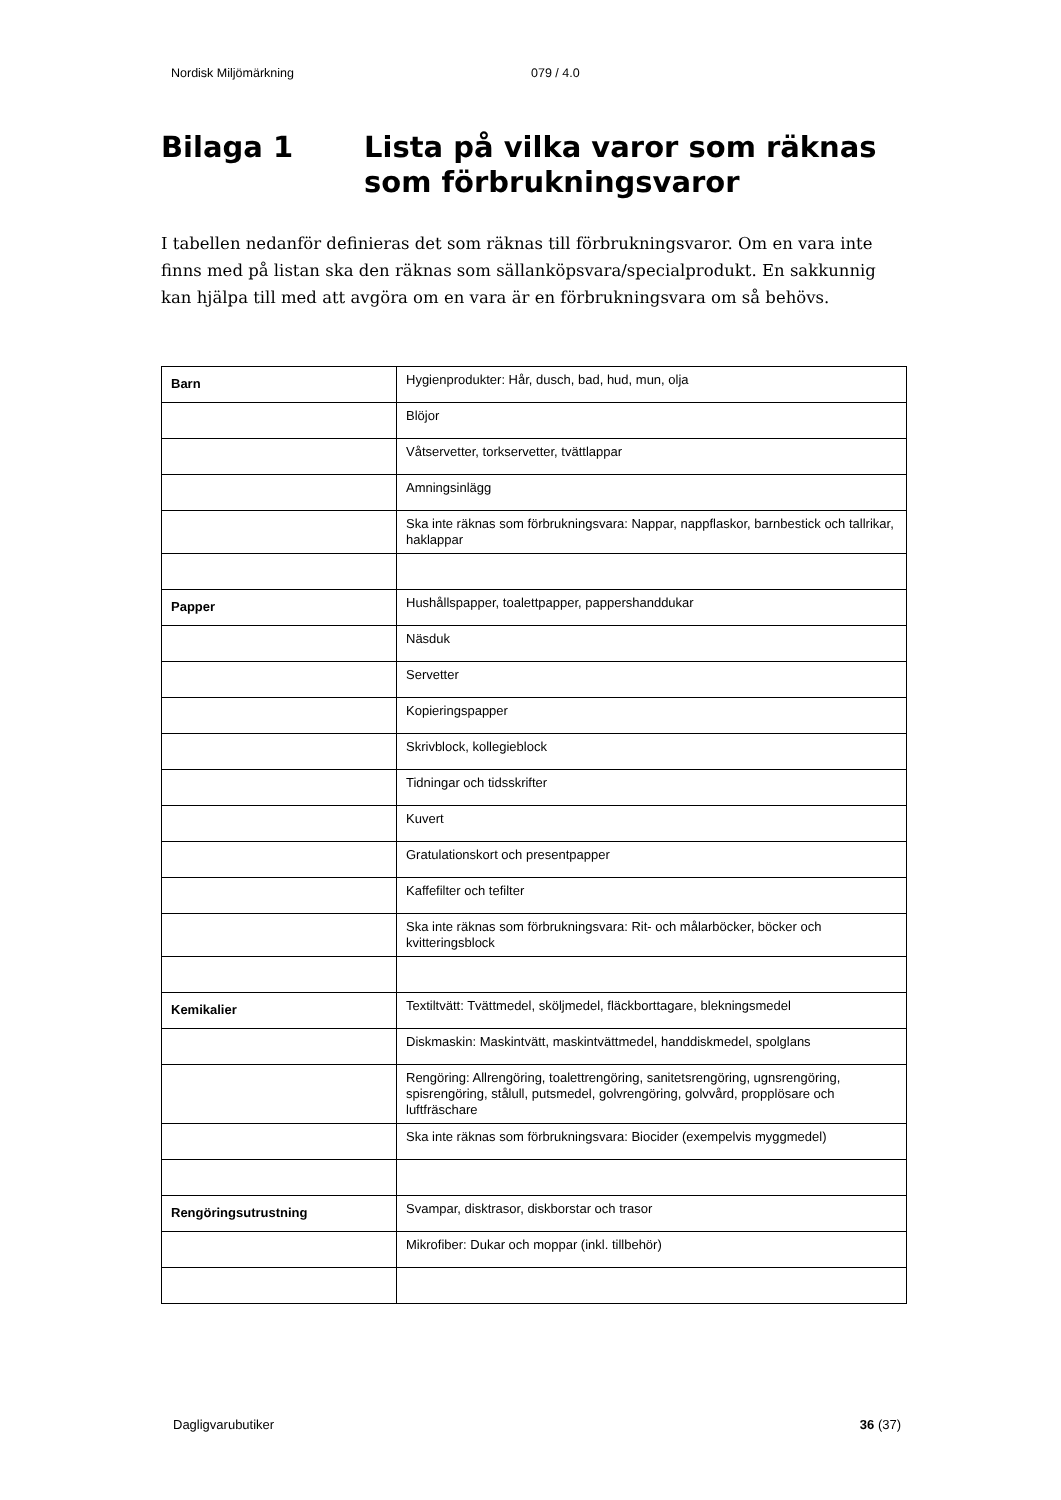Nordisk Miljömärkning 079 / 4.0
Bilaga 1 Lista på vilka varor som räknas som förbrukningsvaror
I tabellen nedanför definieras det som räknas till förbrukningsvaror. Om en vara inte finns med på listan ska den räknas som sällanköpsvara/specialprodukt. En sakkunnig kan hjälpa till med att avgöra om en vara är en förbrukningsvara om så behövs.
| Barn | Hygienprodukter: Hår, dusch, bad, hud, mun, olja |
| | Blöjor |
| | Våtservetter, torkservetter, tvättlappar |
| | Amningsinlägg |
| | Ska inte räknas som förbrukningsvara: Nappar, nappflaskor, barnbestick och tallrikar, haklappar |
| Papper | Hushållspapper, toalettpapper, pappershanddukar |
| | Näsduk |
| | Servetter |
| | Kopieringspapper |
| | Skrivblock, kollegieblock |
| | Tidningar och tidsskrifter |
| | Kuvert |
| | Gratulationskort och presentpapper |
| | Kaffefilter och tefilter |
| | Ska inte räknas som förbrukningsvara: Rit- och målarböcker, böcker och kvitteringsblock |
| Kemikalier | Textiltvätt: Tvättmedel, sköljmedel, fläckborttagare, blekningsmedel |
| | Diskmaskin: Maskintvätt, maskintvättmedel, handdiskmedel, spolglans |
| | Rengöring: Allrengöring, toalettrengöring, sanitetsrengöring, ugnsrengöring, spisrengöring, stålull, putsmedel, golvrengöring, golvvård, propplösare och luftfräschare |
| | Ska inte räknas som förbrukningsvara: Biocider (exempelvis myggmedel) |
| Rengöringsutrustning | Svampar, disktrasor, diskborstar och trasor |
| | Mikrofiber: Dukar och moppar (inkl. tillbehör) |
Dagligvarubutiker 36 (37)